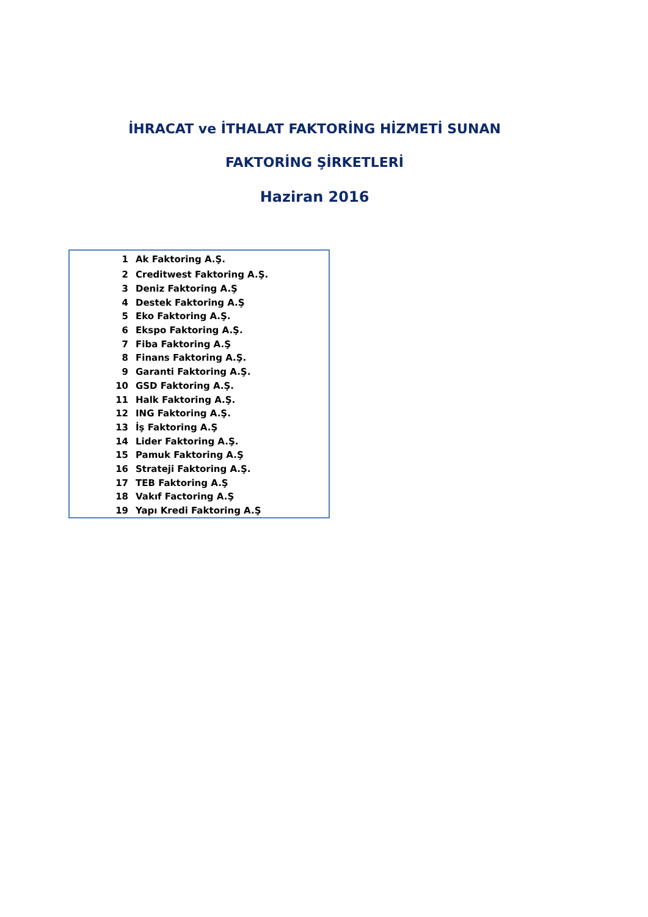İHRACAT ve İTHALAT FAKTORİNG HİZMETİ SUNAN
FAKTORİNG ŞİRKETLERİ
Haziran 2016
| 1 | Ak Faktoring A.Ş. |
| 2 | Creditwest Faktoring A.Ş. |
| 3 | Deniz Faktoring A.Ş |
| 4 | Destek Faktoring A.Ş |
| 5 | Eko Faktoring A.Ş. |
| 6 | Ekspo Faktoring A.Ş. |
| 7 | Fiba Faktoring A.Ş |
| 8 | Finans Faktoring A.Ş. |
| 9 | Garanti Faktoring A.Ş. |
| 10 | GSD Faktoring A.Ş. |
| 11 | Halk Faktoring A.Ş. |
| 12 | ING Faktoring A.Ş. |
| 13 | İş Faktoring A.Ş |
| 14 | Lider Faktoring A.Ş. |
| 15 | Pamuk Faktoring A.Ş |
| 16 | Strateji Faktoring A.Ş. |
| 17 | TEB Faktoring A.Ş |
| 18 | Vakıf Factoring A.Ş |
| 19 | Yapı Kredi Faktoring A.Ş |